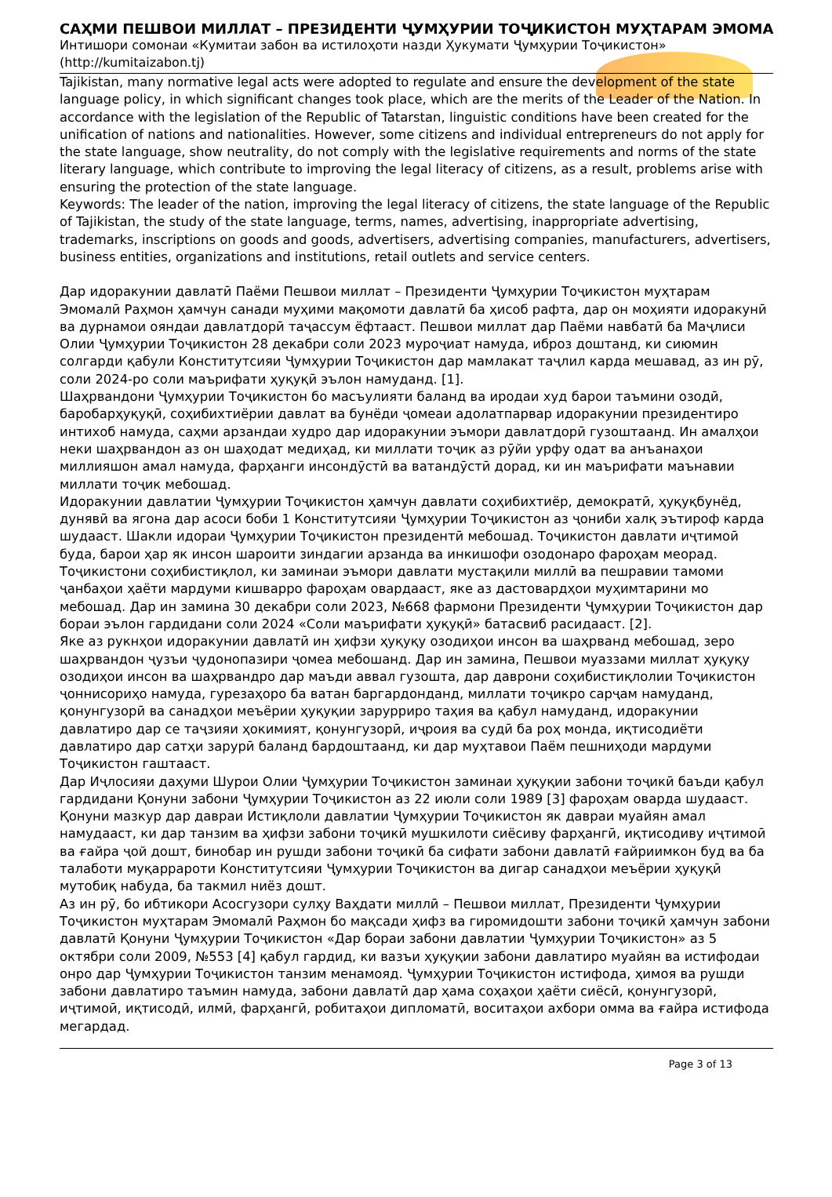САҲМИ ПЕШВОИ МИЛЛАТ – ПРЕЗИДЕНТИ ҶУМҲУРИИ ТОҶИКИСТОН МУҲТАРАМ ЭМОМА
Интишори сомонаи «Кумитаи забон ва истилоҳоти назди Ҳукумати Ҷумҳурии Тоҷикистон» (http://kumitaizabon.tj)
Tajikistan, many normative legal acts were adopted to regulate and ensure the development of the state language policy, in which significant changes took place, which are the merits of the Leader of the Nation. In accordance with the legislation of the Republic of Tatarstan, linguistic conditions have been created for the unification of nations and nationalities. However, some citizens and individual entrepreneurs do not apply for the state language, show neutrality, do not comply with the legislative requirements and norms of the state literary language, which contribute to improving the legal literacy of citizens, as a result, problems arise with ensuring the protection of the state language.
Keywords: The leader of the nation, improving the legal literacy of citizens, the state language of the Republic of Tajikistan, the study of the state language, terms, names, advertising, inappropriate advertising, trademarks, inscriptions on goods and goods, advertisers, advertising companies, manufacturers, advertisers, business entities, organizations and institutions, retail outlets and service centers.
Дар идоракунии давлатӣ Паёми Пешвои миллат – Президенти Ҷумҳурии Тоҷикистон муҳтарам Эмомалӣ Раҳмон ҳамчун санади муҳими мақомоти давлатӣ ба ҳисоб рафта, дар он моҳияти идоракунӣ ва дурнамои ояндаи давлатдорӣ таҷассум ёфтааст. Пешвои миллат дар Паёми навбатӣ ба Маҷлиси Олии Ҷумҳурии Тоҷикистон 28 декабри соли 2023 муроҷиат намуда, иброз доштанд, ки сиюмин солгарди қабули Конститутсияи Ҷумҳурии Тоҷикистон дар мамлакат таҷлил карда мешавад, аз ин рӯ, соли 2024-ро соли маърифати ҳуқуқӣ эълон намуданд. [1].
Шаҳрвандони Ҷумҳурии Тоҷикистон бо масъулияти баланд ва иродаи худ барои таъмини озодӣ, баробарҳуқуқӣ, соҳибихтиёрии давлат ва бунёди ҷомеаи адолатпарвар идоракунии президентиро интихоб намуда, саҳми арзандаи худро дар идоракунии эъмори давлатдорӣ гузоштаанд. Ин амалҳои неки шаҳрвандон аз он шаҳодат медиҳад, ки миллати тоҷик аз рӯйи урфу одат ва анъанаҳои миллияшон амал намуда, фарҳанги инсондӯстӣ ва ватандӯстӣ дорад, ки ин маърифати маънавии миллати тоҷик мебошад.
Идоракунии давлатии Ҷумҳурии Тоҷикистон ҳамчун давлати соҳибихтиёр, демократӣ, ҳуқуқбунёд, дунявӣ ва ягона дар асоси боби 1 Конститутсияи Ҷумҳурии Тоҷикистон аз ҷониби халқ эътироф карда шудааст. Шакли идораи Ҷумҳурии Тоҷикистон президентӣ мебошад. Тоҷикистон давлати иҷтимоӣ буда, барои ҳар як инсон шароити зиндагии арзанда ва инкишофи озодонаро фароҳам меорад. Тоҷикистони соҳибистиқлол, ки заминаи эъмори давлати мустақили миллӣ ва пешравии тамоми ҷанбаҳои ҳаёти мардуми кишварро фароҳам овардааст, яке аз дастовардҳои муҳимтарини мо мебошад. Дар ин замина 30 декабри соли 2023, №668 фармони Президенти Ҷумҳурии Тоҷикистон дар бораи эълон гардидани соли 2024 «Соли маърифати ҳуқуқӣ» батасвиб расидааст. [2].
Яке аз рукнҳои идоракунии давлатӣ ин ҳифзи ҳуқуқу озодиҳои инсон ва шаҳрванд мебошад, зеро шаҳрвандон ҷузъи ҷудонопазири ҷомеа мебошанд. Дар ин замина, Пешвои муаззами миллат ҳуқуқу озодиҳои инсон ва шаҳрвандро дар маъди аввал гузошта, дар даврони соҳибистиқлолии Тоҷикистон ҷоннисориҳо намуда, гурезаҳоро ба ватан баргардонданд, миллати тоҷикро сарҷам намуданд, қонунгузорӣ ва санадҳои меъёрии ҳуқуқии зарурриро таҳия ва қабул намуданд, идоракунии давлатиро дар се таҷзияи ҳокимият, қонунгузорӣ, иҷроия ва судӣ ба роҳ монда, иқтисодиёти давлатиро дар сатҳи зарурӣ баланд бардоштаанд, ки дар муҳтавои Паём пешниҳоди мардуми Тоҷикистон гаштааст.
Дар Иҷлосияи даҳуми Шурои Олии Ҷумҳурии Тоҷикистон заминаи ҳуқуқии забони тоҷикӣ баъди қабул гардидани Қонуни забони Ҷумҳурии Тоҷикистон аз 22 июли соли 1989 [3] фароҳам оварда шудааст. Қонуни мазкур дар давраи Истиқлоли давлатии Ҷумҳурии Тоҷикистон як давраи муайян амал намудааст, ки дар танзим ва ҳифзи забони тоҷикӣ мушкилоти сиёсиву фарҳангӣ, иқтисодиву иҷтимоӣ ва ғайра ҷой дошт, бинобар ин рушди забони тоҷикӣ ба сифати забони давлатӣ ғайриимкон буд ва ба талаботи муқаррароти Конститутсияи Ҷумҳурии Тоҷикистон ва дигар санадҳои меъёрии ҳуқуқӣ мутобиқ набуда, ба такмил ниёз дошт.
Аз ин рӯ, бо ибтикори Асосгузори сулҳу Ваҳдати миллӣ – Пешвои миллат, Президенти Ҷумҳурии Тоҷикистон муҳтарам Эмомалӣ Раҳмон бо мақсади ҳифз ва гиромидошти забони тоҷикӣ ҳамчун забони давлатӣ Қонуни Ҷумҳурии Тоҷикистон «Дар бораи забони давлатии Ҷумҳурии Тоҷикистон» аз 5 октябри соли 2009, №553 [4] қабул гардид, ки вазъи ҳуқуқии забони давлатиро муайян ва истифодаи онро дар Ҷумҳурии Тоҷикистон танзим менамояд. Ҷумҳурии Тоҷикистон истифода, ҳимоя ва рушди забони давлатиро таъмин намуда, забони давлатӣ дар ҳама соҳаҳои ҳаёти сиёсӣ, қонунгузорӣ, иҷтимоӣ, иқтисодӣ, илмӣ, фарҳангӣ, робитаҳои дипломатӣ, воситаҳои ахбори омма ва ғайра истифода мегардад.
Page 3 of 13